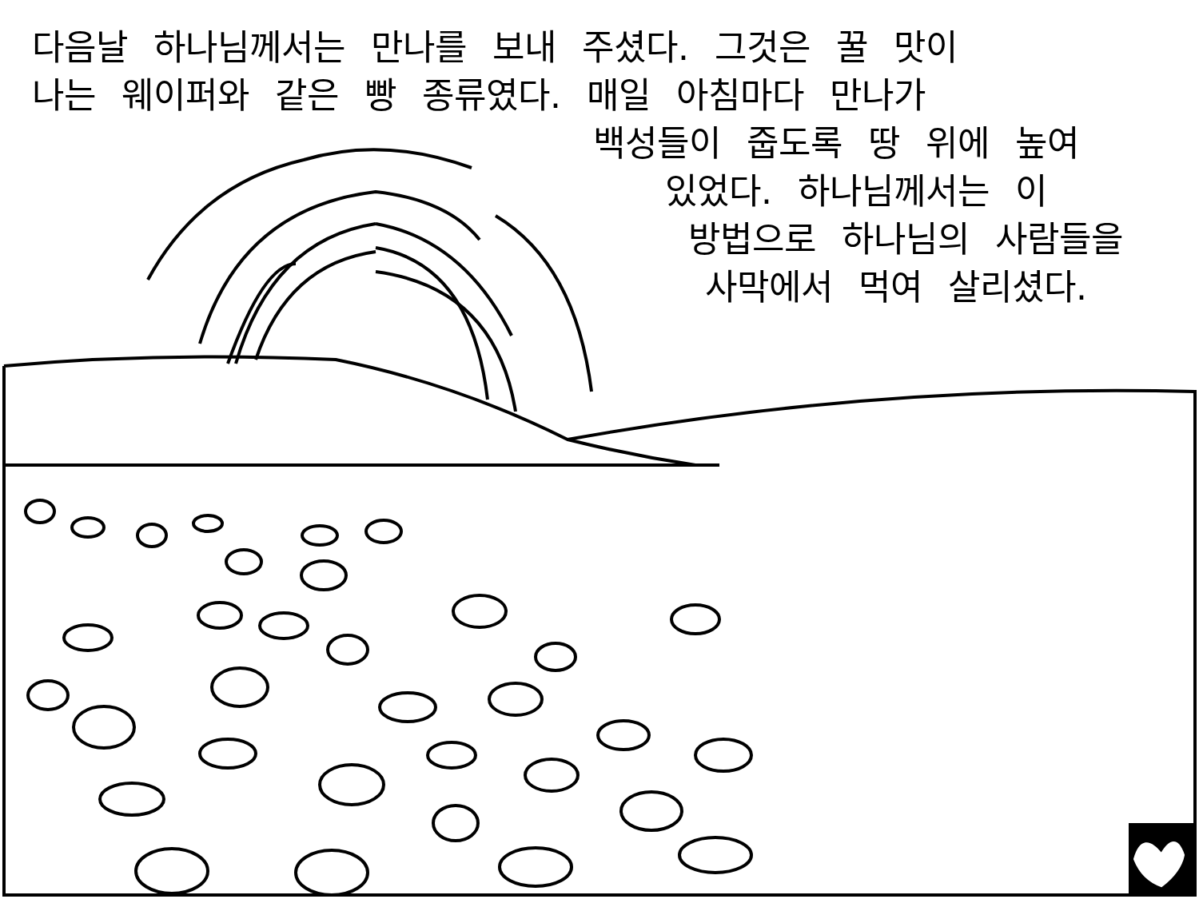다음날 하나님께서는 만나를 보내 주셨다. 그것은 꿀 맛이
나는 웨이퍼와 같은 빵 종류였다. 매일 아침마다 만나가
백성들이 줍도록 땅 위에 높여
있었다. 하나님께서는 이
방법으로 하나님의 사람들을
사막에서 먹여 살리셨다.